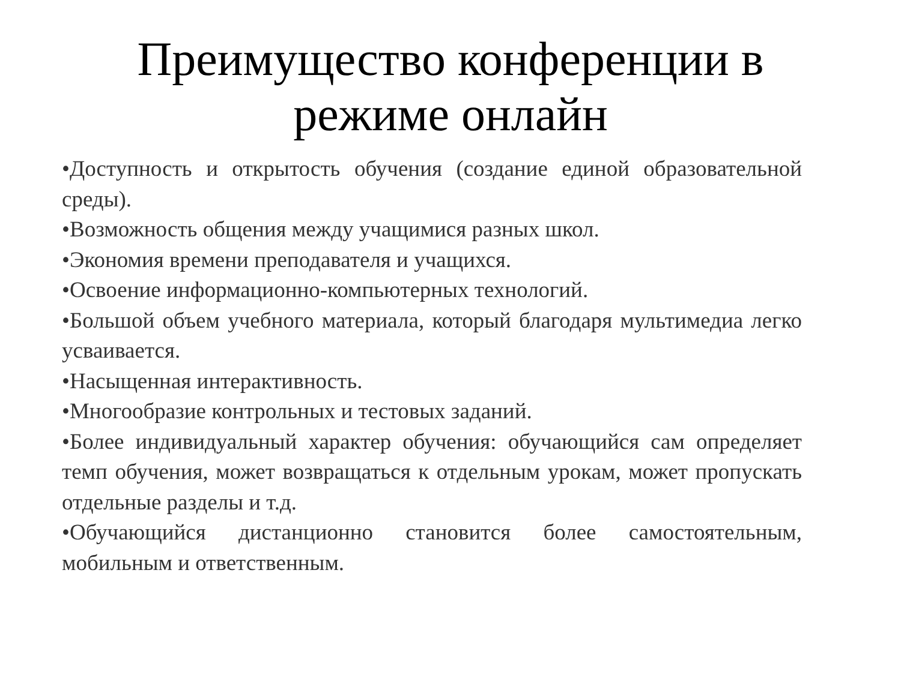Преимущество конференции в
режиме онлайн
•Доступность и открытость обучения (создание единой образовательной среды).
•Возможность общения между учащимися разных школ.
•Экономия времени преподавателя и учащихся.
•Освоение информационно-компьютерных технологий.
•Большой объем учебного материала, который благодаря мультимедиа легко усваивается.
•Насыщенная интерактивность.
•Многообразие контрольных и тестовых заданий.
•Более индивидуальный характер обучения: обучающийся сам определяет темп обучения, может возвращаться к отдельным урокам, может пропускать отдельные разделы и т.д.
•Обучающийся дистанционно становится более самостоятельным, мобильным и ответственным.